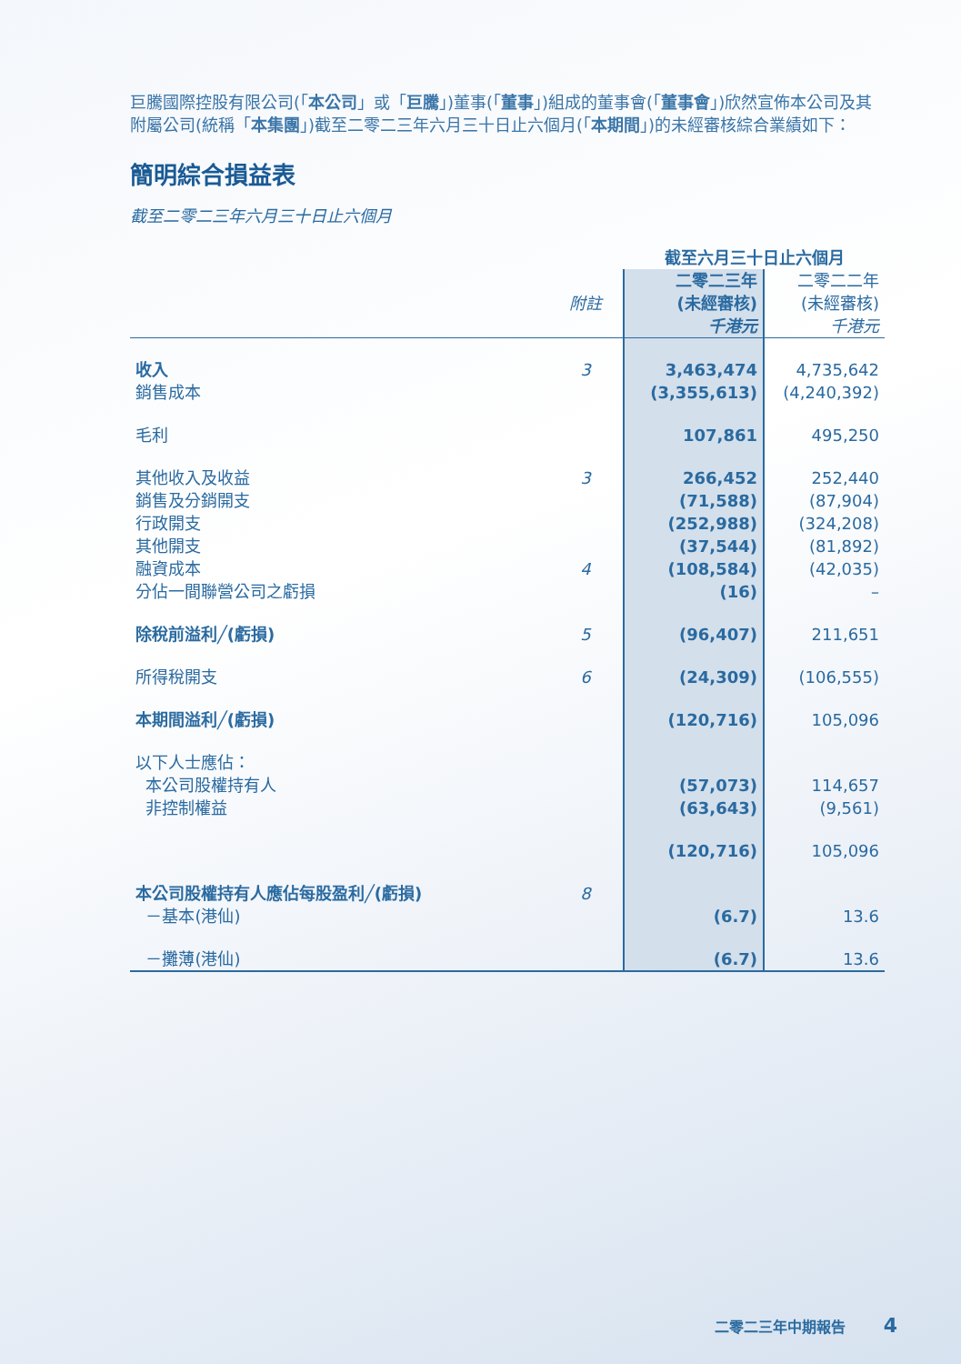巨騰國際控股有限公司(「本公司」或「巨騰」)董事(「董事」)組成的董事會(「董事會」)欣然宣佈本公司及其附屬公司(統稱「本集團」)截至二零二三年六月三十日止六個月(「本期間」)的未經審核綜合業績如下：
簡明綜合損益表
截至二零二三年六月三十日止六個月
| | | 截至六月三十日止六個月 | |
| --- | --- | --- | --- |
| | 附註 | 二零二三年 (未經審核) 千港元 | 二零二二年 (未經審核) 千港元 |
| 收入 | 3 | 3,463,474 | 4,735,642 |
| 銷售成本 | | (3,355,613) | (4,240,392) |
| 毛利 | | 107,861 | 495,250 |
| 其他收入及收益 | 3 | 266,452 | 252,440 |
| 銷售及分銷開支 | | (71,588) | (87,904) |
| 行政開支 | | (252,988) | (324,208) |
| 其他開支 | | (37,544) | (81,892) |
| 融資成本 | 4 | (108,584) | (42,035) |
| 分佔一間聯營公司之虧損 | | (16) | – |
| 除稅前溢利╱(虧損) | 5 | (96,407) | 211,651 |
| 所得稅開支 | 6 | (24,309) | (106,555) |
| 本期間溢利╱(虧損) | | (120,716) | 105,096 |
| 以下人士應佔： | | | |
| 本公司股權持有人 | | (57,073) | 114,657 |
| 非控制權益 | | (63,643) | (9,561) |
| | | (120,716) | 105,096 |
| 本公司股權持有人應佔每股盈利╱(虧損) | 8 | | |
| －基本(港仙) | | (6.7) | 13.6 |
| －攤薄(港仙) | | (6.7) | 13.6 |
二零二三年中期報告 4